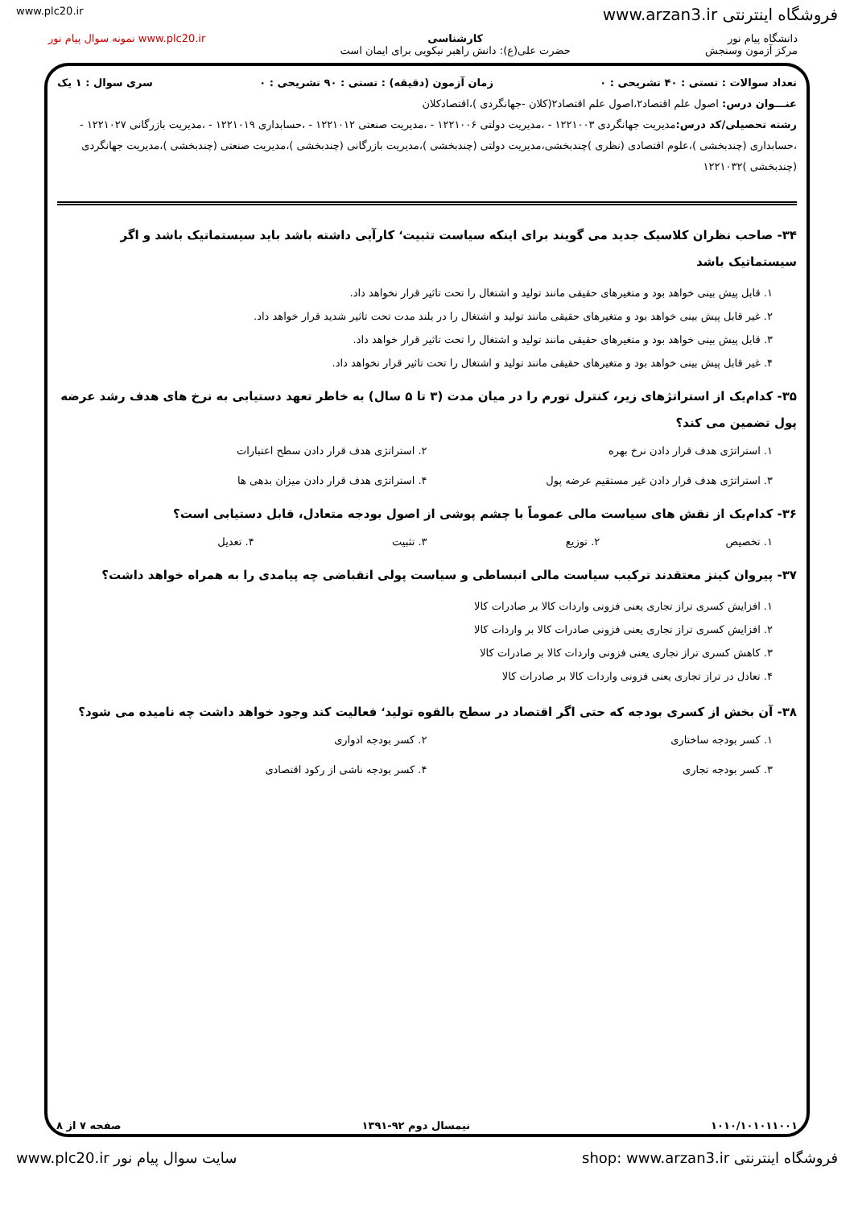www.plc20.ir www.arzan3.ir فروشگاه اینترنتی
دانشگاه پیام نور
مرکز آزمون وسنجش
کارشناسی
حضرت علی(ع): دانش راهبر نیکویی برای ایمان است
www.plc20.ir نمونه سوال پیام نور
تعداد سوالات : تستی : ۴۰ تشریحی : ۰ زمان آزمون (دقیقه) : تستی : ۹۰ تشریحی : ۰ سری سوال : ۱ یک
عنـــوان درس: اصول علم اقتصاد۲،اصول علم اقتصاد۲(کلان -جهانگردی )،اقتصادکلان
رشته تحصیلی/کد درس: مدیریت جهانگردی ۱۲۲۱۰۰۳ - ،مدیریت دولتی ۱۲۲۱۰۰۶ - ،مدیریت صنعتی ۱۲۲۱۰۱۲ - ،حسابداری ۱۲۲۱۰۱۹ - ،مدیریت بازرگانی ۱۲۲۱۰۲۷ - ،حسابداری (چندبخشی )،علوم اقتصادی (نظری )چندبخشی،مدیریت دولتی (چندبخشی )،مدیریت بازرگانی (چندبخشی )،مدیریت صنعتی (چندبخشی )،مدیریت جهانگردی (چندبخشی )۱۲۲۱۰۳۲
۳۴- صاحب نظران کلاسیک جدید می گویند برای اینکه سیاست تثبیت<sup>،</sup> کارآیی داشته باشد باید سیستماتیک باشد و اگر سیستماتیک باشد
۱. قابل پیش بینی خواهد بود و متغیرهای حقیقی مانند تولید و اشتغال را تحت تاثیر قرار نخواهد داد.
۲. غیر قابل پیش بینی خواهد بود و متغیرهای حقیقی مانند تولید و اشتغال را در بلند مدت تحت تاثیر شدید قرار خواهد داد.
۳. قابل پیش بینی خواهد بود و متغیرهای حقیقی مانند تولید و اشتغال را تحت تاثیر قرار خواهد داد.
۴. غیر قابل پیش بینی خواهد بود و متغیرهای حقیقی مانند تولید و اشتغال را تحت تاثیر قرار نخواهد داد.
۳۵- کدام‌یک از استراتژهای زیر، کنترل تورم را در میان مدت (۳ تا ۵ سال) به خاطر تعهد دستیابی به نرخ های هدف رشد عرضه پول تضمین می کند؟
۱. استراتژی هدف قرار دادن نرخ بهره
۲. استراتژی هدف قرار دادن سطح اعتبارات
۳. استراتژی هدف قرار دادن غیر مستقیم عرضه پول
۴. استراتژی هدف قرار دادن میزان بدهی ها
۳۶- کدام‌یک از نقش های سیاست مالی عموماً با چشم پوشی از اصول بودجه متعادل، قابل دستیابی است؟
۱. تخصیص
۲. توزیع
۳. تثبیت
۴. تعدیل
۳۷- پیروان کینز معتقدند ترکیب سیاست مالی انبساطی و سیاست پولی انقباضی چه پیامدی را به همراه خواهد داشت؟
۱. افزایش کسری تراز تجاری یعنی فزونی واردات کالا بر صادرات کالا
۲. افزایش کسری تراز تجاری یعنی فزونی صادرات کالا بر واردات کالا
۳. کاهش کسری تراز تجاری یعنی فزونی واردات کالا بر صادرات کالا
۴. تعادل در تراز تجاری یعنی فزونی واردات کالا بر صادرات کالا
۳۸- آن بخش از کسری بودجه که حتی اگر اقتصاد در سطح بالقوه تولید<sup>،</sup> فعالیت کند وجود خواهد داشت چه نامیده می شود؟
۱. کسر بودجه ساختاری
۲. کسر بودجه ادواری
۳. کسر بودجه تجاری
۴. کسر بودجه ناشی از رکود اقتصادی
۱۰۱۰/۱۰۱۰۱۱۰۰۱ نیمسال دوم ۹۲-۱۳۹۱ صفحه ۷ از ۸
www.plc20.ir سایت سوال پیام نور shop: www.arzan3.ir فروشگاه اینترنتی